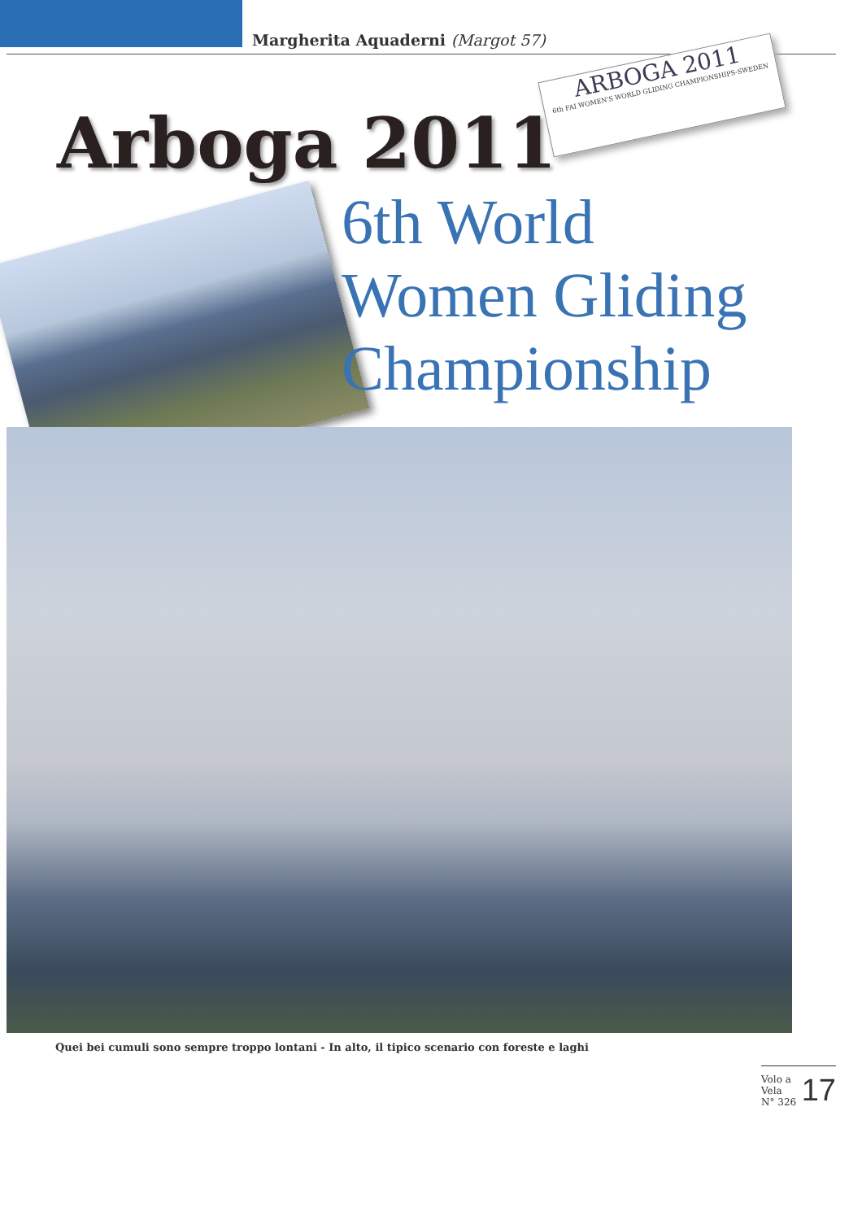Margherita Aquaderni (Margot 57)
ARBOGA 2011
6th FAI WOMEN'S WORLD GLIDING CHAMPIONSHIPS-SWEDEN
Arboga 2011
6th World
Women Gliding
Championship
Quei bei cumuli sono sempre troppo lontani - In alto, il tipico scenario con foreste e laghi
Volo a Vela
N° 326
17